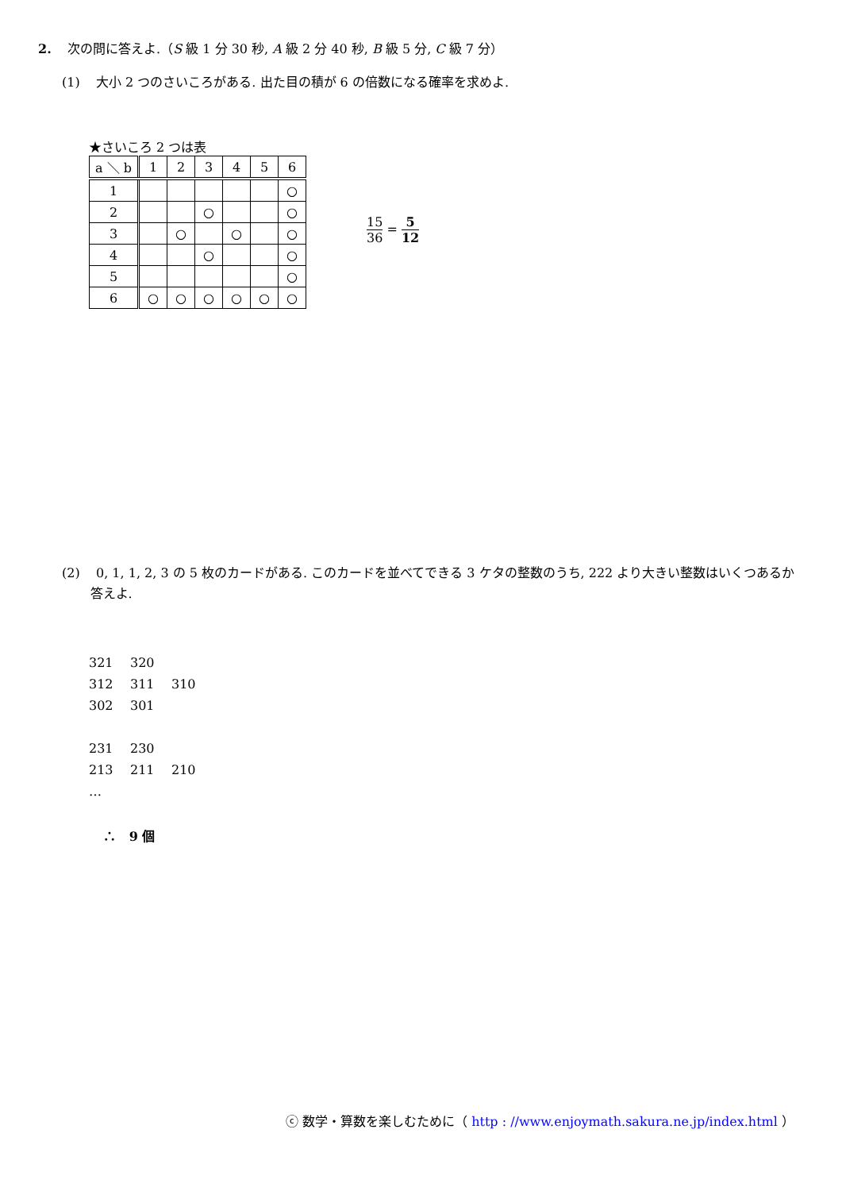2. 次の問に答えよ.（S 級 1 分 30 秒, A 級 2 分 40 秒, B 級 5 分, C 級 7 分）
(1) 大小 2 つのさいころがある. 出た目の積が 6 の倍数になる確率を求めよ.
★さいころ 2 つは表
| a ＼ b | 1 | 2 | 3 | 4 | 5 | 6 |
| --- | --- | --- | --- | --- | --- | --- |
| 1 | | | | | | ○ |
| 2 | | | ○ | | | ○ |
| 3 | | ○ | | ○ | | ○ |
| 4 | | | ○ | | | ○ |
| 5 | | | | | | ○ |
| 6 | ○ | ○ | ○ | ○ | ○ | ○ |
15 36 = 5 12
(2) 0, 1, 1, 2, 3 の 5 枚のカードがある. このカードを並べてできる 3 ケタの整数のうち, 222 より大きい整数はいくつあるか
答えよ.
321 320
312 311 310
302 301
231 230
213 211 210
…
∴ 9 個
ⓒ 数学・算数を楽しむために（ http : //www.enjoymath.sakura.ne.jp/index.html ）